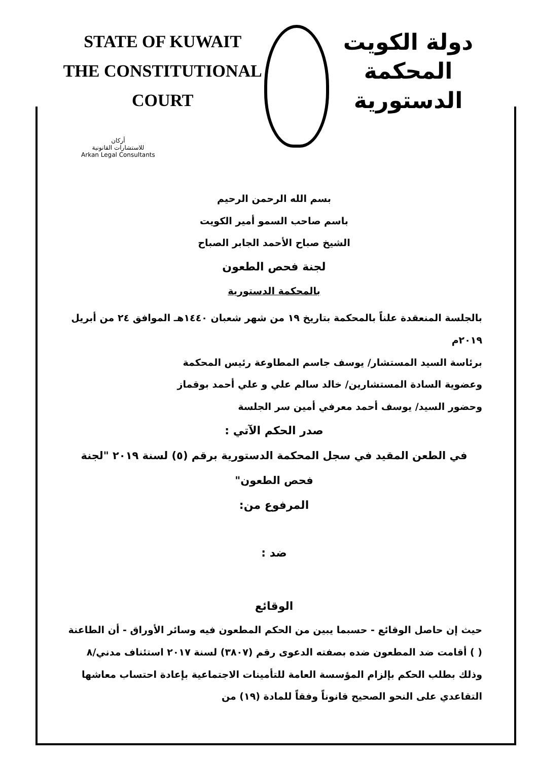STATE OF KUWAIT
THE CONSTITUTIONAL COURT
دولة الكويت
المحكمة الدستورية
أركان
للاستشارات القانونية
Arkan Legal Consultants
بسم الله الرحمن الرحيم
باسم صاحب السمو أمير الكويت
الشيخ صباح الأحمد الجابر الصباح
لجنة فحص الطعون
بالمحكمة الدستورية
بالجلسة المنعقدة علناً بالمحكمة بتاريخ ١٩ من شهر شعبان ١٤٤٠هـ الموافق ٢٤ من أبريل ٢٠١٩م
برئاسة السيد المستشار/ يوسف جاسم المطاوعة رئيس المحكمة
وعضوية السادة المستشارين/ خالد سالم علي و علي أحمد بوقماز
وحضور السيد/ يوسف أحمد معرفي أمين سر الجلسة
صدر الحكم الآتي :
في الطعن المقيد في سجل المحكمة الدستورية برقم (٥) لسنة ٢٠١٩ "لجنة فحص الطعون"
المرفوع من:
ضد :
الوقائع
حيث إن حاصل الوقائع - حسبما يبين من الحكم المطعون فيه وسائر الأوراق - أن الطاعنة ( ) أقامت ضد المطعون ضده بصفته الدعوى رقم (٣٨٠٧) لسنة ٢٠١٧ استئناف مدني/٨ وذلك بطلب الحكم بإلزام المؤسسة العامة للتأمينات الاجتماعية بإعادة احتساب معاشها التقاعدي على النحو الصحيح قانوناً وفقاً للمادة (١٩) من